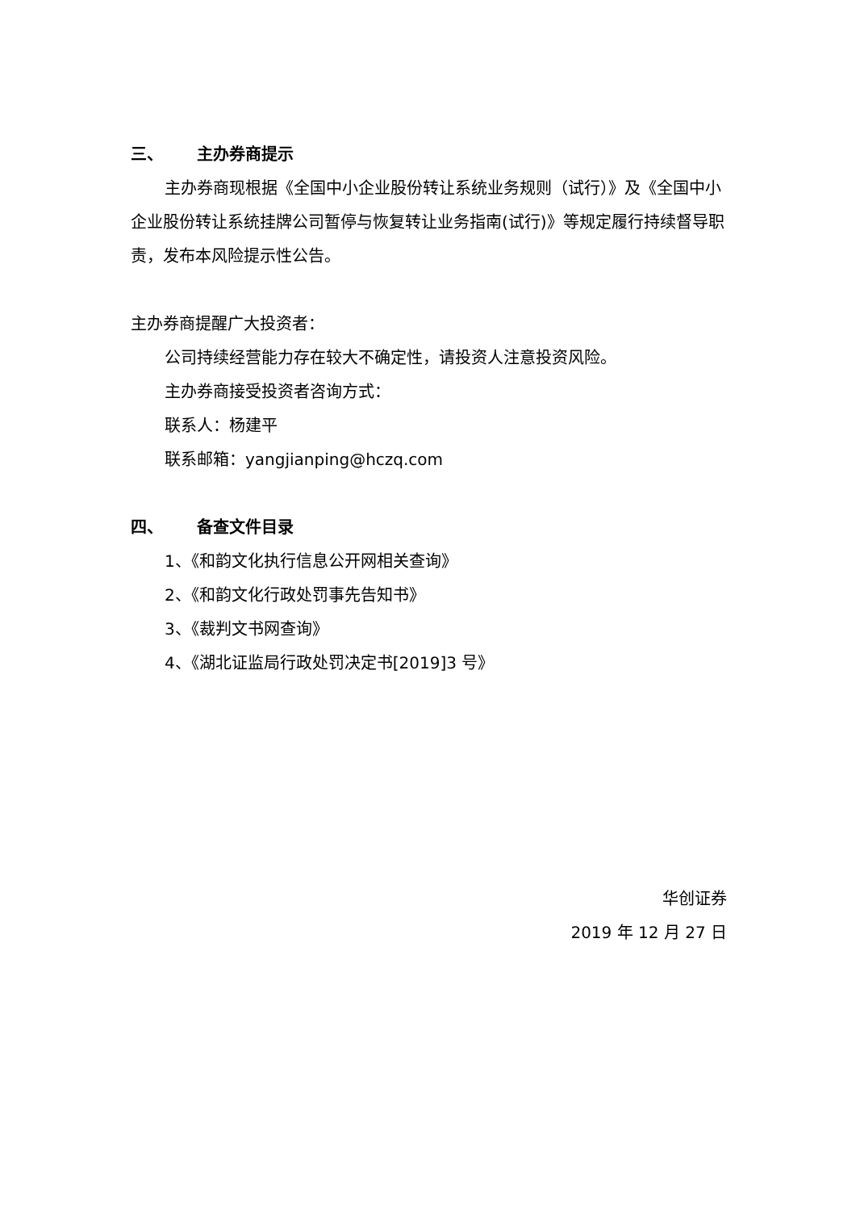三、 主办券商提示
主办券商现根据《全国中小企业股份转让系统业务规则（试行）》及《全国中小企业股份转让系统挂牌公司暂停与恢复转让业务指南(试行)》等规定履行持续督导职责，发布本风险提示性公告。
主办券商提醒广大投资者：
公司持续经营能力存在较大不确定性，请投资人注意投资风险。
主办券商接受投资者咨询方式：
联系人：杨建平
联系邮箱：yangjianping@hczq.com
四、 备查文件目录
1、《和韵文化执行信息公开网相关查询》
2、《和韵文化行政处罚事先告知书》
3、《裁判文书网查询》
4、《湖北证监局行政处罚决定书[2019]3 号》
华创证券
2019 年 12 月 27 日